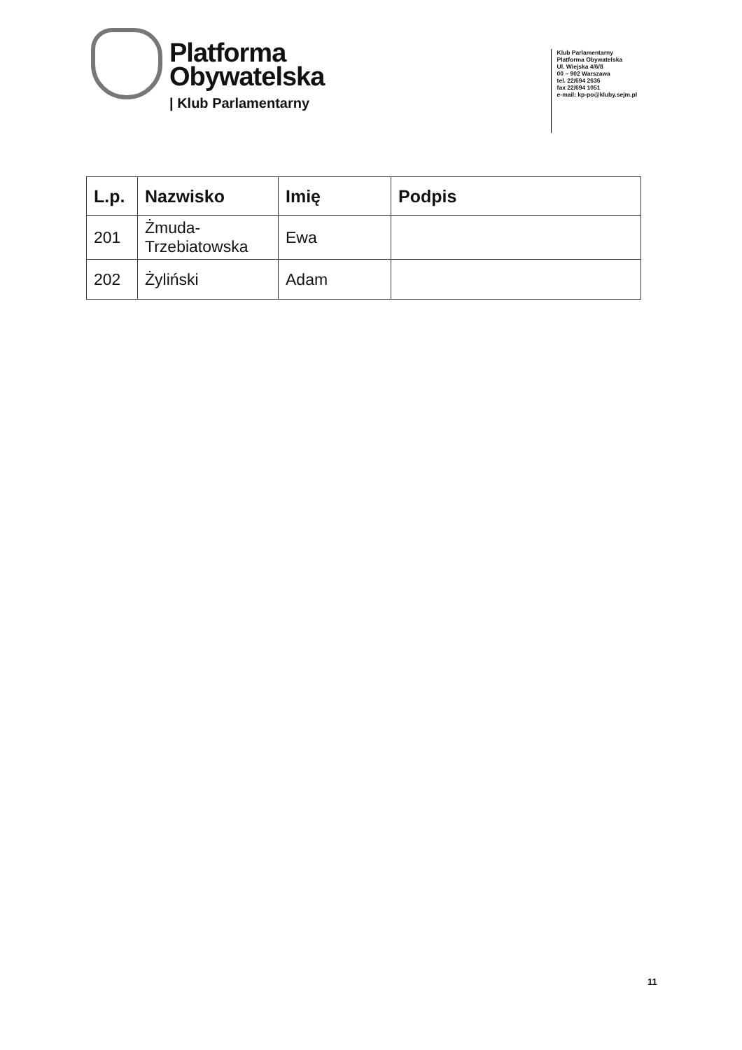Platforma
Obywatelska
| Klub Parlamentarny
Klub Parlamentarny
Platforma Obywatelska
Ul. Wiejska 4/6/8
00 – 902 Warszawa
tel. 22/694 2636
fax 22/694 1051
e-mail: kp-po@kluby.sejm.pl
| L.p. | Nazwisko | Imię | Podpis |
| --- | --- | --- | --- |
| 201 | Żmuda- Trzebiatowska | Ewa | |
| 202 | Żyliński | Adam | |
11